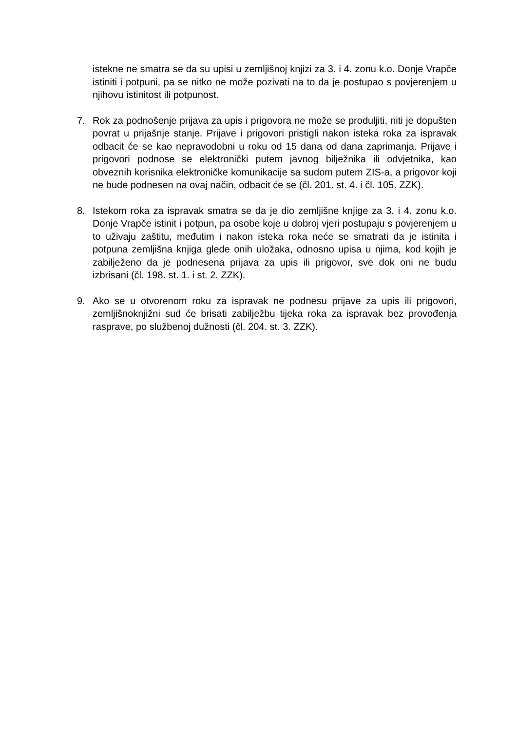istekne ne smatra se da su upisi u zemljišnoj knjizi za 3. i 4. zonu k.o. Donje Vrapče istiniti i potpuni, pa se nitko ne može pozivati na to da je postupao s povjerenjem u njihovu istinitost ili potpunost.
7. Rok za podnošenje prijava za upis i prigovora ne može se produljiti, niti je dopušten povrat u prijašnje stanje. Prijave i prigovori pristigli nakon isteka roka za ispravak odbacit će se kao nepravodobni u roku od 15 dana od dana zaprimanja. Prijave i prigovori podnose se elektronički putem javnog bilježnika ili odvjetnika, kao obveznih korisnika elektroničke komunikacije sa sudom putem ZIS-a, a prigovor koji ne bude podnesen na ovaj način, odbacit će se (čl. 201. st. 4. i čl. 105. ZZK).
8. Istekom roka za ispravak smatra se da je dio zemljišne knjige za 3. i 4. zonu k.o. Donje Vrapče istinit i potpun, pa osobe koje u dobroj vjeri postupaju s povjerenjem u to uživaju zaštitu, međutim i nakon isteka roka neće se smatrati da je istinita i potpuna zemljišna knjiga glede onih uložaka, odnosno upisa u njima, kod kojih je zabilježeno da je podnesena prijava za upis ili prigovor, sve dok oni ne budu izbrisani (čl. 198. st. 1. i st. 2. ZZK).
9. Ako se u otvorenom roku za ispravak ne podnesu prijave za upis ili prigovori, zemljišnoknjižni sud će brisati zabilježbu tijeka roka za ispravak bez provođenja rasprave, po službenoj dužnosti (čl. 204. st. 3. ZZK).